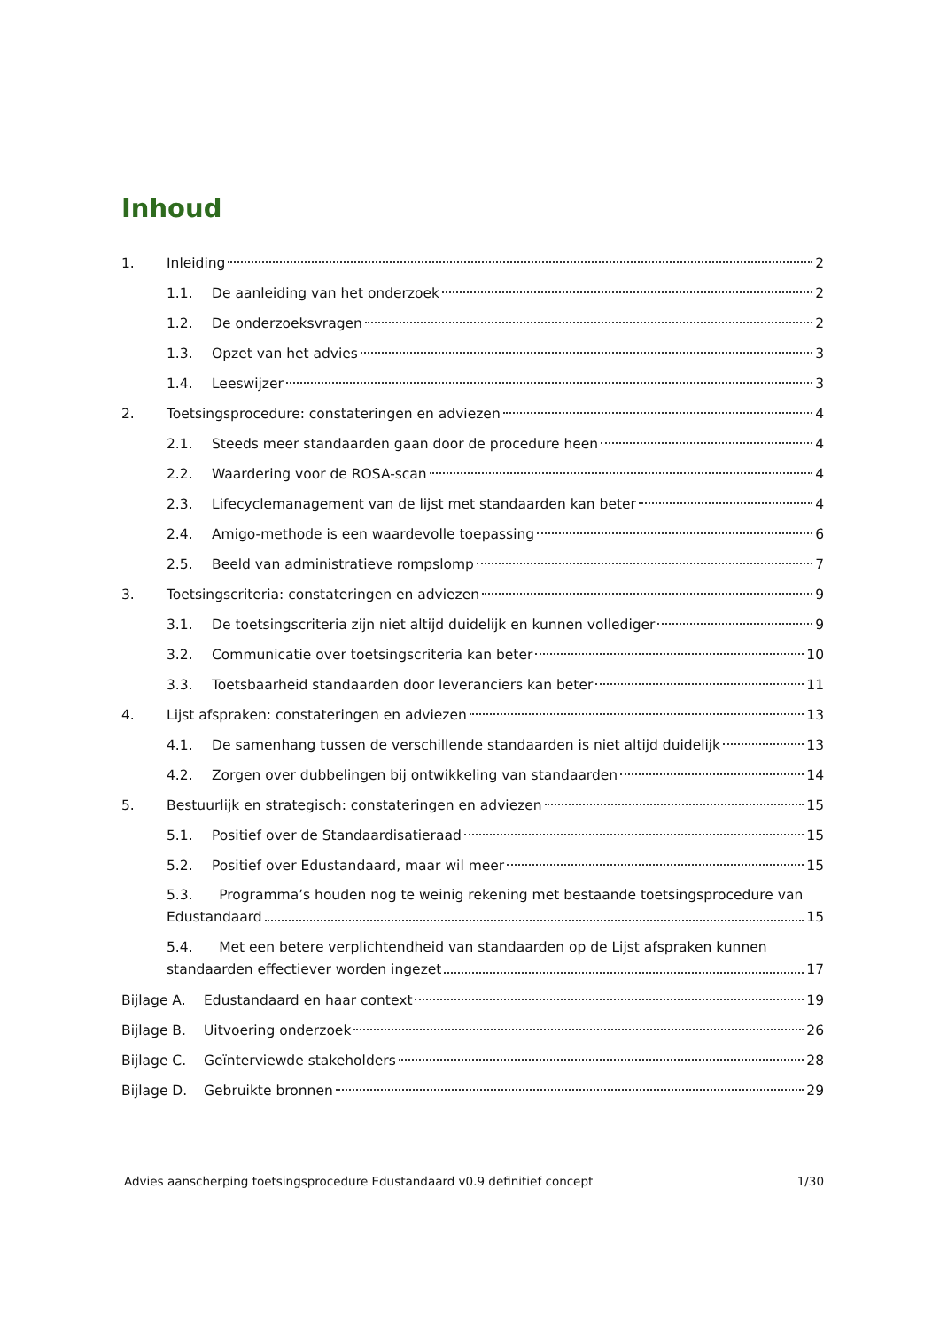Inhoud
1. Inleiding 2
1.1. De aanleiding van het onderzoek 2
1.2. De onderzoeksvragen 2
1.3. Opzet van het advies 3
1.4. Leeswijzer 3
2. Toetsingsprocedure: constateringen en adviezen 4
2.1. Steeds meer standaarden gaan door de procedure heen 4
2.2. Waardering voor de ROSA-scan 4
2.3. Lifecyclemanagement van de lijst met standaarden kan beter 4
2.4. Amigo-methode is een waardevolle toepassing 6
2.5. Beeld van administratieve rompslomp 7
3. Toetsingscriteria: constateringen en adviezen 9
3.1. De toetsingscriteria zijn niet altijd duidelijk en kunnen vollediger 9
3.2. Communicatie over toetsingscriteria kan beter 10
3.3. Toetsbaarheid standaarden door leveranciers kan beter 11
4. Lijst afspraken: constateringen en adviezen 13
4.1. De samenhang tussen de verschillende standaarden is niet altijd duidelijk 13
4.2. Zorgen over dubbelingen bij ontwikkeling van standaarden 14
5. Bestuurlijk en strategisch: constateringen en adviezen 15
5.1. Positief over de Standaardisatieraad 15
5.2. Positief over Edustandaard, maar wil meer 15
5.3. Programma’s houden nog te weinig rekening met bestaande toetsingsprocedure van
Edustandaard 15
5.4. Met een betere verplichtendheid van standaarden op de Lijst afspraken kunnen
standaarden effectiever worden ingezet 17
Bijlage A. Edustandaard en haar context 19
Bijlage B. Uitvoering onderzoek 26
Bijlage C. Geïnterviewde stakeholders 28
Bijlage D. Gebruikte bronnen 29
Advies aanscherping toetsingsprocedure Edustandaard v0.9 definitief concept 1/30